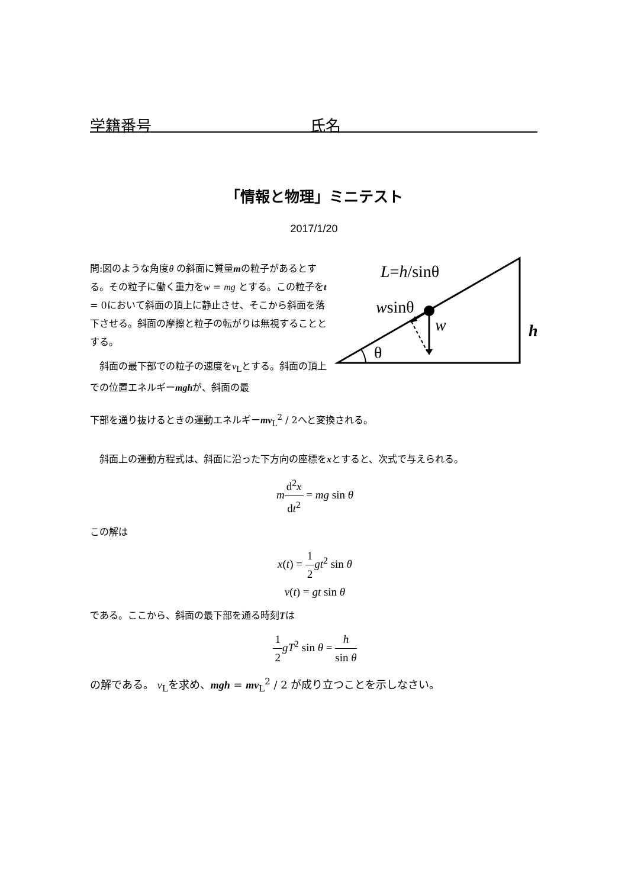学籍番号 氏名
「情報と物理」ミニテスト
2017/1/20
問:図のような角度θ の斜面に質量mの粒子があるとする。その粒子に働く重力をw = mg とする。この粒子をt = 0において斜面の頂上に静止させ、そこから斜面を落下させる。斜面の摩擦と粒子の転がりは無視することとする。
　斜面の最下部での粒子の速度をv<sub>L</sub>とする。斜面の頂上での位置エネルギーmghが、斜面の最
L=h/sinθ
wsinθ
w
θ
h
下部を通り抜けるときの運動エネルギーmv<sub>L</sub><sup>2</sup> / 2へと変換される。
　斜面上の運動方程式は、斜面に沿った下方向の座標をxとすると、次式で与えられる。
md<sup>2</sup>x dt<sup>2</sup> = mg sin θ
この解は
x(t) = 1 2 gt<sup>2</sup> sin θ
v(t) = gt sin θ
である。ここから、斜面の最下部を通る時刻Tは
1 2 gT<sup>2</sup> sin θ = h sin θ
の解である。 v<sub>L</sub>を求め、mgh = mv<sub>L</sub><sup>2</sup> / 2 が成り立つことを示しなさい。